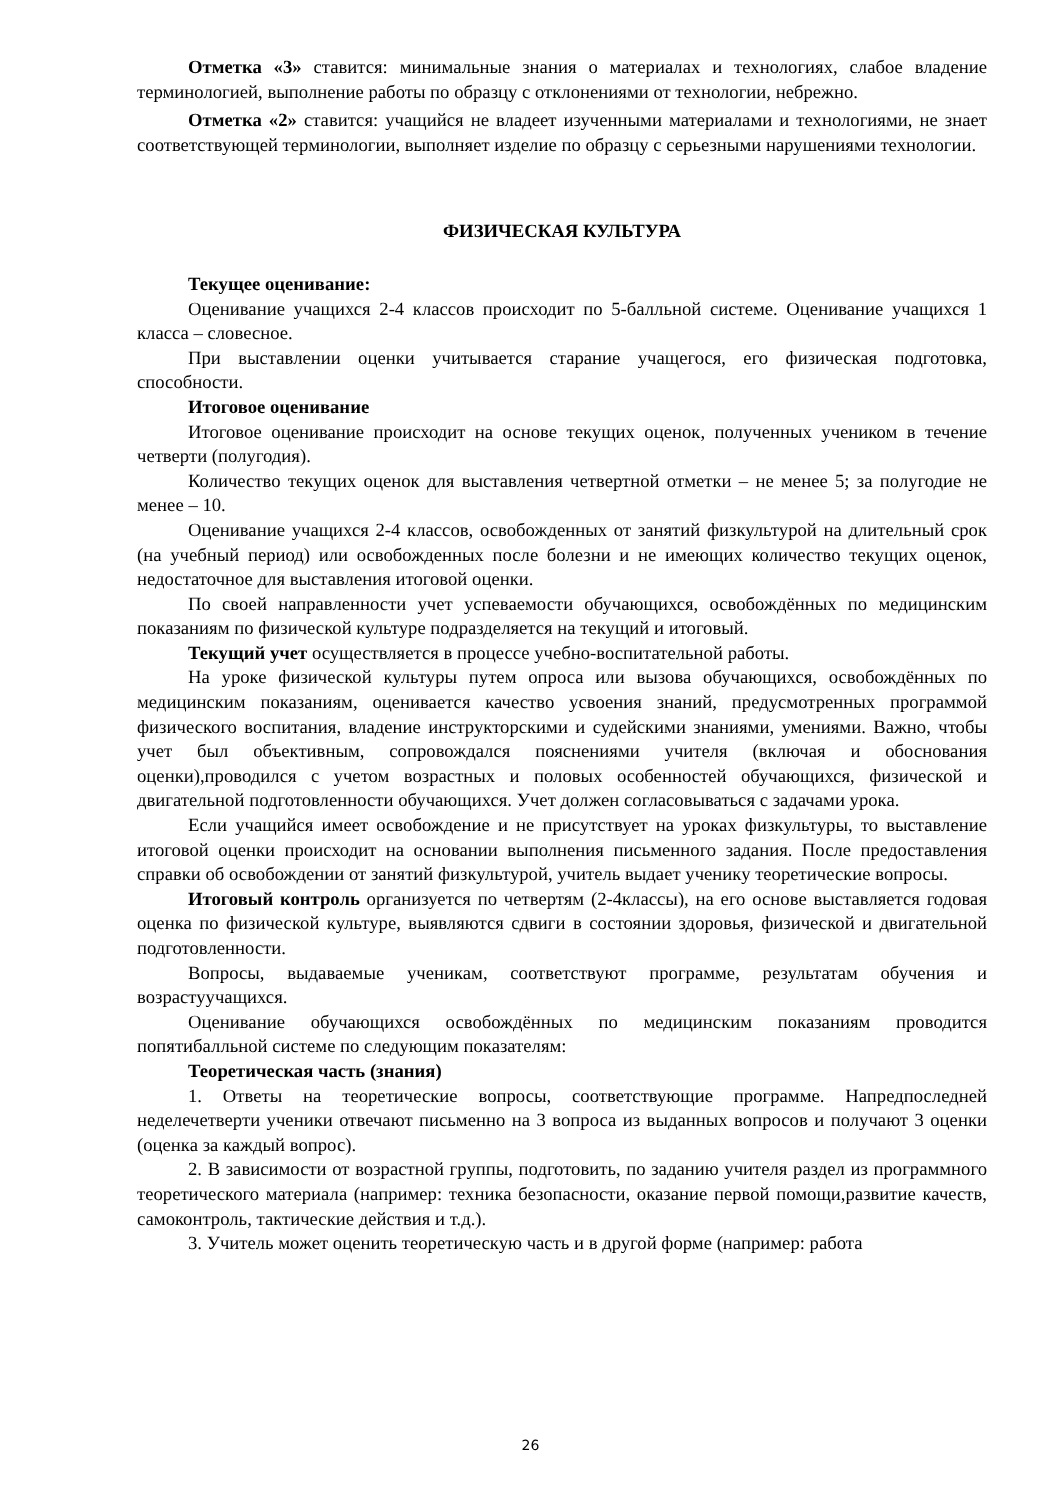Отметка «3» ставится: минимальные знания о материалах и технологиях, слабое владение терминологией, выполнение работы по образцу с отклонениями от технологии, небрежно.
Отметка «2» ставится: учащийся не владеет изученными материалами и технологиями, не знает соответствующей терминологии, выполняет изделие по образцу с серьезными нарушениями технологии.
ФИЗИЧЕСКАЯ КУЛЬТУРА
Текущее оценивание:
Оценивание учащихся 2-4 классов происходит по 5-балльной системе. Оценивание учащихся 1 класса – словесное.
При выставлении оценки учитывается старание учащегося, его физическая подготовка, способности.
Итоговое оценивание
Итоговое оценивание происходит на основе текущих оценок, полученных учеником в течение четверти (полугодия).
Количество текущих оценок для выставления четвертной отметки – не менее 5; за полугодие не менее – 10.
Оценивание учащихся 2-4 классов, освобожденных от занятий физкультурой на длительный срок (на учебный период) или освобожденных после болезни и не имеющих количество текущих оценок, недостаточное для выставления итоговой оценки.
По своей направленности учет успеваемости обучающихся, освобождённых по медицинским показаниям по физической культуре подразделяется на текущий и итоговый.
Текущий учет осуществляется в процессе учебно-воспитательной работы.
На уроке физической культуры путем опроса или вызова обучающихся, освобождённых по медицинским показаниям, оценивается качество усвоения знаний, предусмотренных программой физического воспитания, владение инструкторскими и судейскими знаниями, умениями. Важно, чтобы учет был объективным, сопровождался пояснениями учителя (включая и обоснования оценки),проводился с учетом возрастных и половых особенностей обучающихся, физической и двигательной подготовленности обучающихся. Учет должен согласовываться с задачами урока.
Если учащийся имеет освобождение и не присутствует на уроках физкультуры, то выставление итоговой оценки происходит на основании выполнения письменного задания. После предоставления справки об освобождении от занятий физкультурой, учитель выдает ученику теоретические вопросы.
Итоговый контроль организуется по четвертям (2-4классы), на его основе выставляется годовая оценка по физической культуре, выявляются сдвиги в состоянии здоровья, физической и двигательной подготовленности.
Вопросы, выдаваемые ученикам, соответствуют программе, результатам обучения и возрастуучащихся.
Оценивание обучающихся освобождённых по медицинским показаниям проводится попятибалльной системе по следующим показателям:
Теоретическая часть (знания)
1. Ответы на теоретические вопросы, соответствующие программе. Напредпоследней неделечетверти ученики отвечают письменно на 3 вопроса из выданных вопросов и получают 3 оценки (оценка за каждый вопрос).
2. В зависимости от возрастной группы, подготовить, по заданию учителя раздел из программного теоретического материала (например: техника безопасности, оказание первой помощи,развитие качеств, самоконтроль, тактические действия и т.д.).
3. Учитель может оценить теоретическую часть и в другой форме (например: работа
26